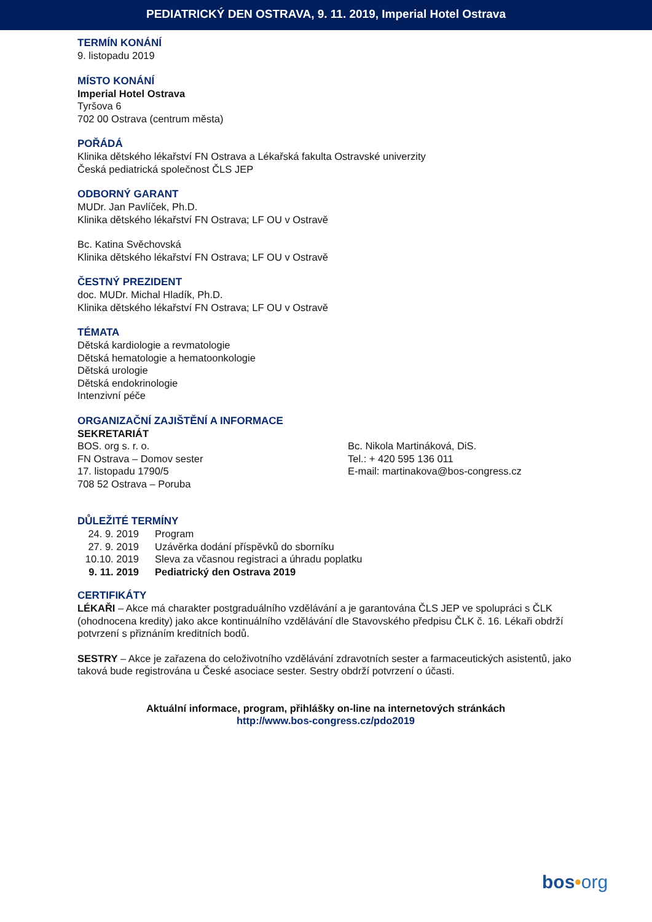PEDIATRICKÝ DEN OSTRAVA, 9. 11. 2019, Imperial Hotel Ostrava
TERMÍN KONÁNÍ
9. listopadu 2019
MÍSTO KONÁNÍ
Imperial Hotel Ostrava
Tyršova 6
702 00 Ostrava (centrum města)
POŘÁDÁ
Klinika dětského lékařství FN Ostrava a Lékařská fakulta Ostravské univerzity
Česká pediatrická společnost ČLS JEP
ODBORNÝ GARANT
MUDr. Jan Pavlíček, Ph.D.
Klinika dětského lékařství FN Ostrava; LF OU v Ostravě
Bc. Katina Svěchovská
Klinika dětského lékařství FN Ostrava; LF OU v Ostravě
ČESTNÝ PREZIDENT
doc. MUDr. Michal Hladík, Ph.D.
Klinika dětského lékařství FN Ostrava; LF OU v Ostravě
TÉMATA
Dětská kardiologie a revmatologie
Dětská hematologie a hematoonkologie
Dětská urologie
Dětská endokrinologie
Intenzivní péče
ORGANIZAČNÍ ZAJIŠTĚNÍ A INFORMACE
SEKRETARIÁT
BOS. org s. r. o.
FN Ostrava – Domov sester
17. listopadu 1790/5
708 52 Ostrava – Poruba
Bc. Nikola Martináková, DiS.
Tel.: + 420 595 136 011
E-mail: martinakova@bos-congress.cz
DŮLEŽITÉ TERMÍNY
| 24. 9. 2019 | Program |
| 27. 9. 2019 | Uzávěrka dodání příspěvků do sborníku |
| 10.10. 2019 | Sleva za včasnou registraci a úhradu poplatku |
| 9. 11. 2019 | Pediatrický den Ostrava 2019 |
CERTIFIKÁTY
LÉKAŘI – Akce má charakter postgraduálního vzdělávání a je garantována ČLS JEP ve spolupráci s ČLK (ohodnocena kredity) jako akce kontinuálního vzdělávání dle Stavovského předpisu ČLK č. 16. Lékaři obdrží potvrzení s přiznáním kreditních bodů.
SESTRY – Akce je zařazena do celoživotního vzdělávání zdravotních sester a farmaceutických asistentů, jako taková bude registrována u České asociace sester. Sestry obdrží potvrzení o účasti.
Aktuální informace, program, přihlášky on-line na internetových stránkách
http://www.bos-congress.cz/pdo2019
bos•org